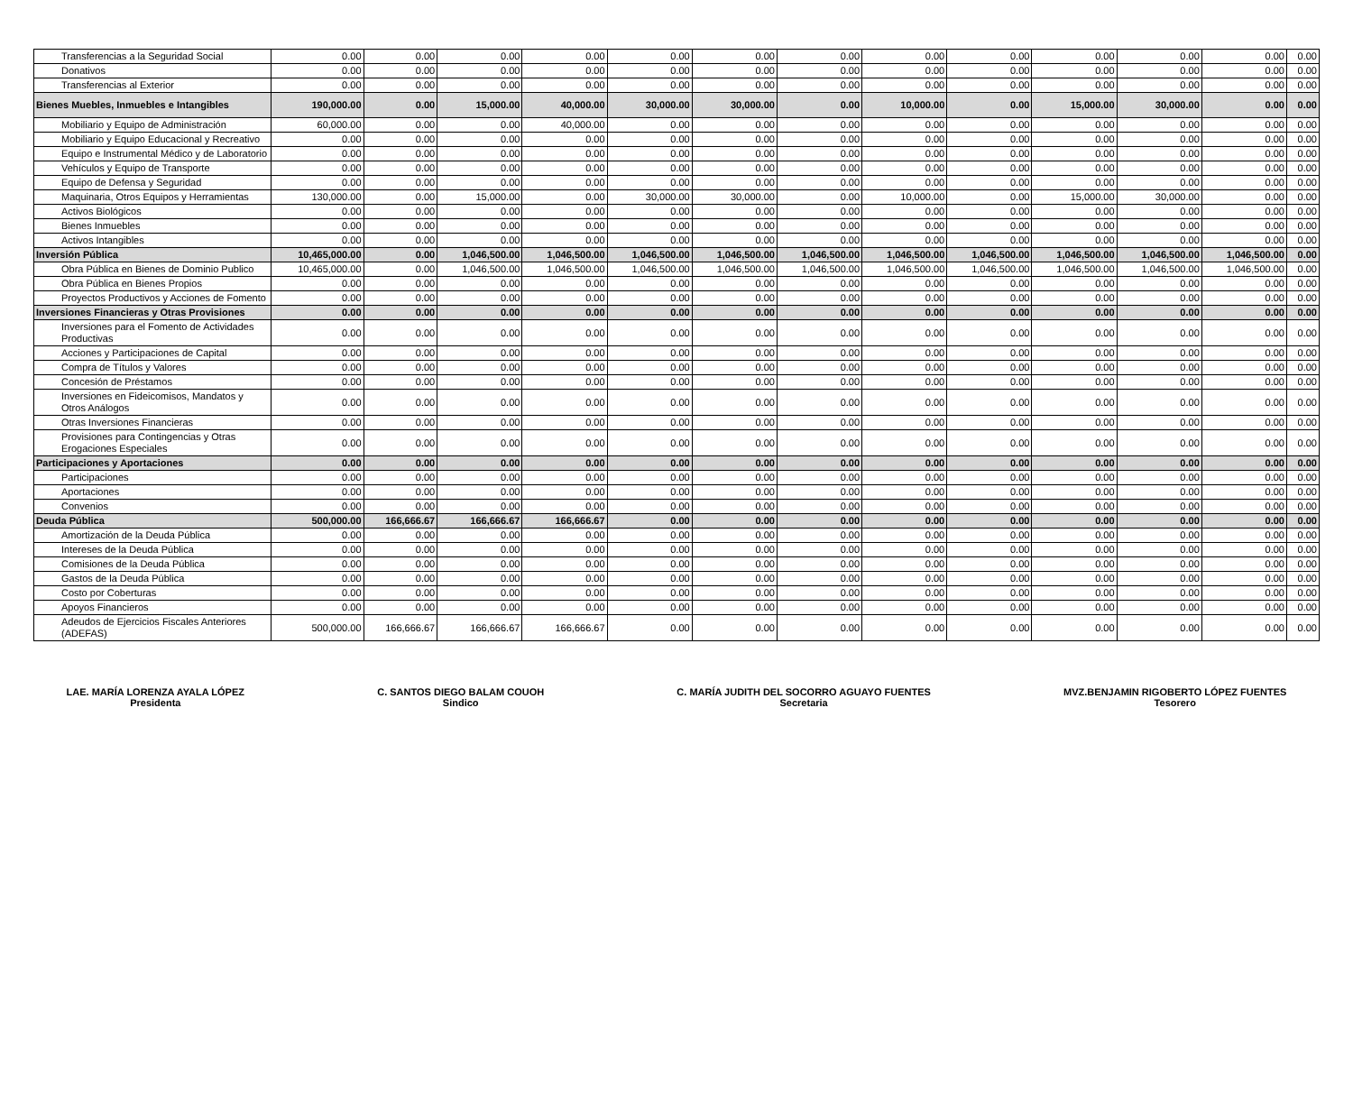| Transferencias a la Seguridad Social | 0.00 | 0.00 | 0.00 | 0.00 | 0.00 | 0.00 | 0.00 | 0.00 | 0.00 | 0.00 | 0.00 | 0.00 | 0.00 |
| Donativos | 0.00 | 0.00 | 0.00 | 0.00 | 0.00 | 0.00 | 0.00 | 0.00 | 0.00 | 0.00 | 0.00 | 0.00 | 0.00 |
| Transferencias al Exterior | 0.00 | 0.00 | 0.00 | 0.00 | 0.00 | 0.00 | 0.00 | 0.00 | 0.00 | 0.00 | 0.00 | 0.00 | 0.00 |
| Bienes Muebles, Inmuebles e Intangibles | 190,000.00 | 0.00 | 15,000.00 | 40,000.00 | 30,000.00 | 30,000.00 | 0.00 | 10,000.00 | 0.00 | 15,000.00 | 30,000.00 | 0.00 | 0.00 |
| Mobiliario y Equipo de Administración | 60,000.00 | 0.00 | 0.00 | 40,000.00 | 0.00 | 0.00 | 0.00 | 0.00 | 0.00 | 0.00 | 0.00 | 0.00 | 0.00 |
| Mobiliario y Equipo Educacional y Recreativo | 0.00 | 0.00 | 0.00 | 0.00 | 0.00 | 0.00 | 0.00 | 0.00 | 0.00 | 0.00 | 0.00 | 0.00 | 0.00 |
| Equipo e Instrumental Médico y de Laboratorio | 0.00 | 0.00 | 0.00 | 0.00 | 0.00 | 0.00 | 0.00 | 0.00 | 0.00 | 0.00 | 0.00 | 0.00 | 0.00 |
| Vehículos y Equipo de Transporte | 0.00 | 0.00 | 0.00 | 0.00 | 0.00 | 0.00 | 0.00 | 0.00 | 0.00 | 0.00 | 0.00 | 0.00 | 0.00 |
| Equipo de Defensa y Seguridad | 0.00 | 0.00 | 0.00 | 0.00 | 0.00 | 0.00 | 0.00 | 0.00 | 0.00 | 0.00 | 0.00 | 0.00 | 0.00 |
| Maquinaria, Otros Equipos y Herramientas | 130,000.00 | 0.00 | 15,000.00 | 0.00 | 30,000.00 | 30,000.00 | 0.00 | 10,000.00 | 0.00 | 15,000.00 | 30,000.00 | 0.00 | 0.00 |
| Activos Biológicos | 0.00 | 0.00 | 0.00 | 0.00 | 0.00 | 0.00 | 0.00 | 0.00 | 0.00 | 0.00 | 0.00 | 0.00 | 0.00 |
| Bienes Inmuebles | 0.00 | 0.00 | 0.00 | 0.00 | 0.00 | 0.00 | 0.00 | 0.00 | 0.00 | 0.00 | 0.00 | 0.00 | 0.00 |
| Activos Intangibles | 0.00 | 0.00 | 0.00 | 0.00 | 0.00 | 0.00 | 0.00 | 0.00 | 0.00 | 0.00 | 0.00 | 0.00 | 0.00 |
| Inversión Pública | 10,465,000.00 | 0.00 | 1,046,500.00 | 1,046,500.00 | 1,046,500.00 | 1,046,500.00 | 1,046,500.00 | 1,046,500.00 | 1,046,500.00 | 1,046,500.00 | 1,046,500.00 | 1,046,500.00 | 0.00 |
| Obra Pública en Bienes de Dominio Publico | 10,465,000.00 | 0.00 | 1,046,500.00 | 1,046,500.00 | 1,046,500.00 | 1,046,500.00 | 1,046,500.00 | 1,046,500.00 | 1,046,500.00 | 1,046,500.00 | 1,046,500.00 | 1,046,500.00 | 0.00 |
| Obra Pública en Bienes Propios | 0.00 | 0.00 | 0.00 | 0.00 | 0.00 | 0.00 | 0.00 | 0.00 | 0.00 | 0.00 | 0.00 | 0.00 | 0.00 |
| Proyectos Productivos y Acciones de Fomento | 0.00 | 0.00 | 0.00 | 0.00 | 0.00 | 0.00 | 0.00 | 0.00 | 0.00 | 0.00 | 0.00 | 0.00 | 0.00 |
| Inversiones Financieras y Otras Provisiones | 0.00 | 0.00 | 0.00 | 0.00 | 0.00 | 0.00 | 0.00 | 0.00 | 0.00 | 0.00 | 0.00 | 0.00 | 0.00 |
| Inversiones para el Fomento de Actividades Productivas | 0.00 | 0.00 | 0.00 | 0.00 | 0.00 | 0.00 | 0.00 | 0.00 | 0.00 | 0.00 | 0.00 | 0.00 | 0.00 |
| Acciones y Participaciones de Capital | 0.00 | 0.00 | 0.00 | 0.00 | 0.00 | 0.00 | 0.00 | 0.00 | 0.00 | 0.00 | 0.00 | 0.00 | 0.00 |
| Compra de Títulos y Valores | 0.00 | 0.00 | 0.00 | 0.00 | 0.00 | 0.00 | 0.00 | 0.00 | 0.00 | 0.00 | 0.00 | 0.00 | 0.00 |
| Concesión de Préstamos | 0.00 | 0.00 | 0.00 | 0.00 | 0.00 | 0.00 | 0.00 | 0.00 | 0.00 | 0.00 | 0.00 | 0.00 | 0.00 |
| Inversiones en Fideicomisos, Mandatos y Otros Análogos | 0.00 | 0.00 | 0.00 | 0.00 | 0.00 | 0.00 | 0.00 | 0.00 | 0.00 | 0.00 | 0.00 | 0.00 | 0.00 |
| Otras Inversiones Financieras | 0.00 | 0.00 | 0.00 | 0.00 | 0.00 | 0.00 | 0.00 | 0.00 | 0.00 | 0.00 | 0.00 | 0.00 | 0.00 |
| Provisiones para Contingencias y Otras Erogaciones Especiales | 0.00 | 0.00 | 0.00 | 0.00 | 0.00 | 0.00 | 0.00 | 0.00 | 0.00 | 0.00 | 0.00 | 0.00 | 0.00 |
| Participaciones y Aportaciones | 0.00 | 0.00 | 0.00 | 0.00 | 0.00 | 0.00 | 0.00 | 0.00 | 0.00 | 0.00 | 0.00 | 0.00 | 0.00 |
| Participaciones | 0.00 | 0.00 | 0.00 | 0.00 | 0.00 | 0.00 | 0.00 | 0.00 | 0.00 | 0.00 | 0.00 | 0.00 | 0.00 |
| Aportaciones | 0.00 | 0.00 | 0.00 | 0.00 | 0.00 | 0.00 | 0.00 | 0.00 | 0.00 | 0.00 | 0.00 | 0.00 | 0.00 |
| Convenios | 0.00 | 0.00 | 0.00 | 0.00 | 0.00 | 0.00 | 0.00 | 0.00 | 0.00 | 0.00 | 0.00 | 0.00 | 0.00 |
| Deuda Pública | 500,000.00 | 166,666.67 | 166,666.67 | 166,666.67 | 0.00 | 0.00 | 0.00 | 0.00 | 0.00 | 0.00 | 0.00 | 0.00 | 0.00 |
| Amortización de la Deuda Pública | 0.00 | 0.00 | 0.00 | 0.00 | 0.00 | 0.00 | 0.00 | 0.00 | 0.00 | 0.00 | 0.00 | 0.00 | 0.00 |
| Intereses de la Deuda Pública | 0.00 | 0.00 | 0.00 | 0.00 | 0.00 | 0.00 | 0.00 | 0.00 | 0.00 | 0.00 | 0.00 | 0.00 | 0.00 |
| Comisiones de la Deuda Pública | 0.00 | 0.00 | 0.00 | 0.00 | 0.00 | 0.00 | 0.00 | 0.00 | 0.00 | 0.00 | 0.00 | 0.00 | 0.00 |
| Gastos de la Deuda Pública | 0.00 | 0.00 | 0.00 | 0.00 | 0.00 | 0.00 | 0.00 | 0.00 | 0.00 | 0.00 | 0.00 | 0.00 | 0.00 |
| Costo por Coberturas | 0.00 | 0.00 | 0.00 | 0.00 | 0.00 | 0.00 | 0.00 | 0.00 | 0.00 | 0.00 | 0.00 | 0.00 | 0.00 |
| Apoyos Financieros | 0.00 | 0.00 | 0.00 | 0.00 | 0.00 | 0.00 | 0.00 | 0.00 | 0.00 | 0.00 | 0.00 | 0.00 | 0.00 |
| Adeudos de Ejercicios Fiscales Anteriores (ADEFAS) | 500,000.00 | 166,666.67 | 166,666.67 | 166,666.67 | 0.00 | 0.00 | 0.00 | 0.00 | 0.00 | 0.00 | 0.00 | 0.00 | 0.00 |
LAE. MARÍA LORENZA AYALA LÓPEZ
Presidenta
C. SANTOS DIEGO BALAM COUOH
Sindico
C. MARÍA JUDITH DEL SOCORRO AGUAYO FUENTES
Secretaria
MVZ.BENJAMIN RIGOBERTO LÓPEZ FUENTES
Tesorero